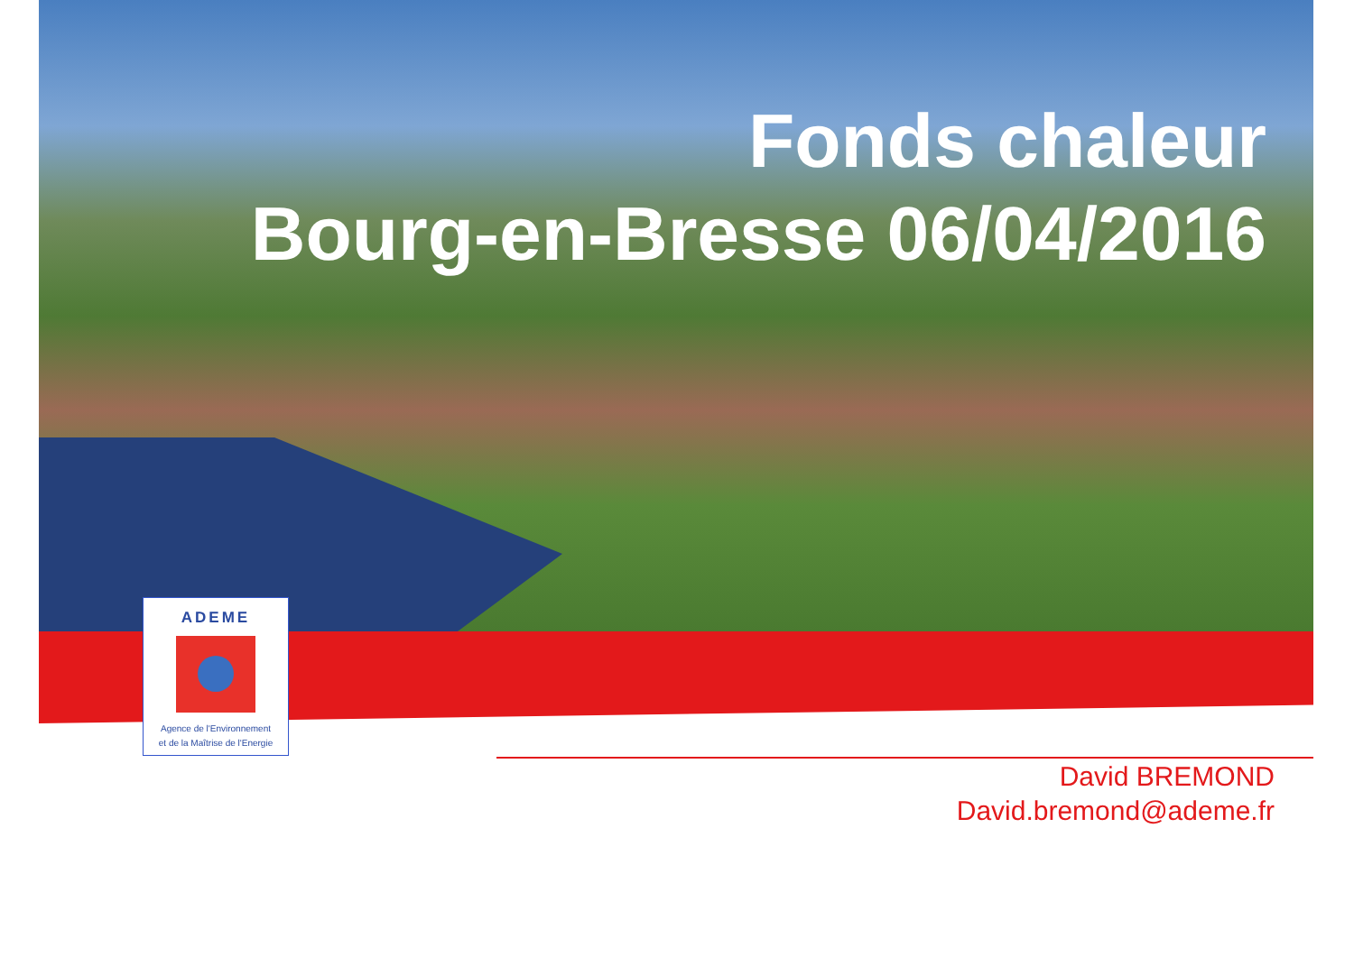Fonds chaleur
Bourg-en-Bresse 06/04/2016
ADEME
Agence de l'Environnement
et de la Maîtrise de l'Energie
David BREMOND
David.bremond@ademe.fr